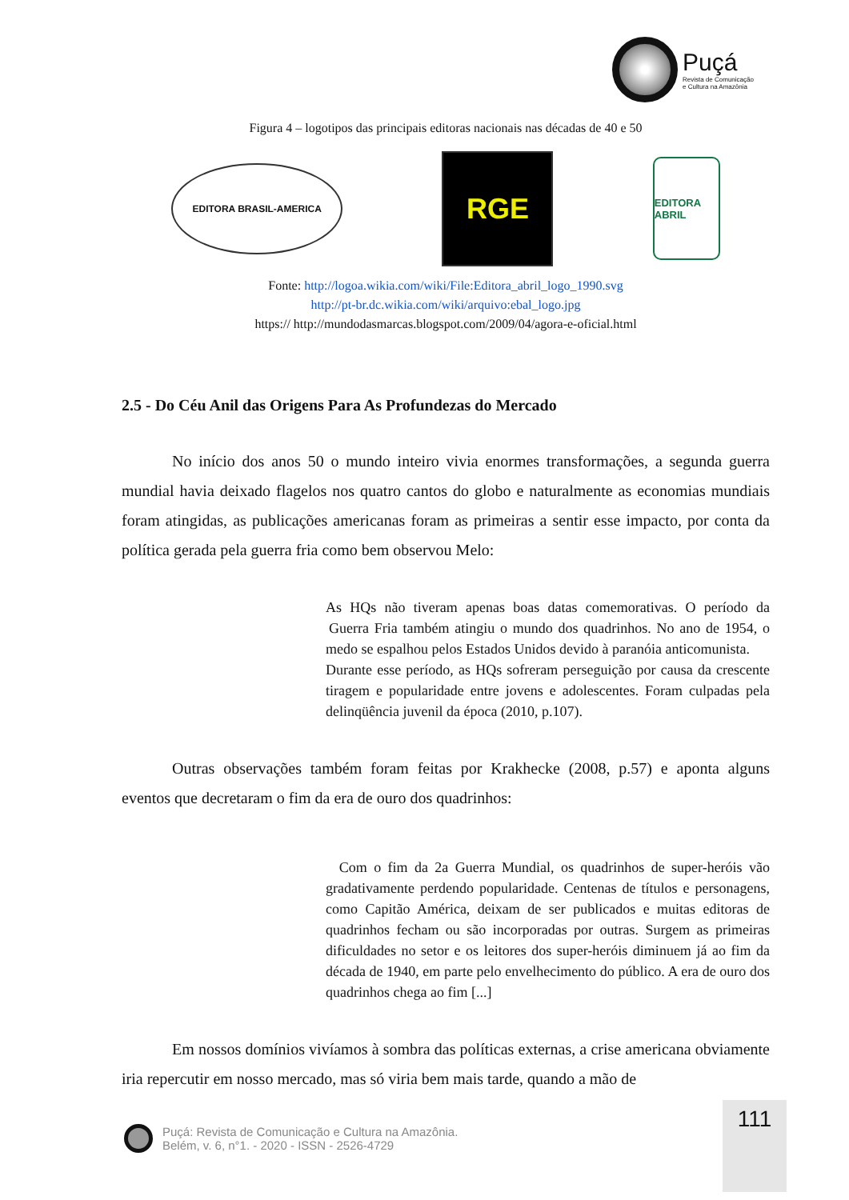Puçá
Revista de Comunicação
e Cultura na Amazônia
Figura 4 – logotipos das principais editoras nacionais nas décadas de 40 e 50
EDITORA BRASIL-AMERICA
RGE
EDITORA ABRIL
Fonte: http://logoa.wikia.com/wiki/File:Editora_abril_logo_1990.svg
http://pt-br.dc.wikia.com/wiki/arquivo:ebal_logo.jpg
https:// http://mundodasmarcas.blogspot.com/2009/04/agora-e-oficial.html
2.5 - Do Céu Anil das Origens Para As Profundezas do Mercado
No início dos anos 50 o mundo inteiro vivia enormes transformações, a segunda guerra mundial havia deixado flagelos nos quatro cantos do globo e naturalmente as economias mundiais foram atingidas, as publicações americanas foram as primeiras a sentir esse impacto, por conta da política gerada pela guerra fria como bem observou Melo:
As HQs não tiveram apenas boas datas comemorativas. O período da
Guerra Fria também atingiu o mundo dos quadrinhos. No ano de 1954, o medo se espalhou pelos Estados Unidos devido à paranóia anticomunista.
Durante esse período, as HQs sofreram perseguição por causa da crescente tiragem e popularidade entre jovens e adolescentes. Foram culpadas pela delinqüência juvenil da época (2010, p.107).
Outras observações também foram feitas por Krakhecke (2008, p.57) e aponta alguns eventos que decretaram o fim da era de ouro dos quadrinhos:
Com o fim da 2a Guerra Mundial, os quadrinhos de super-heróis vão gradativamente perdendo popularidade. Centenas de títulos e personagens, como Capitão América, deixam de ser publicados e muitas editoras de quadrinhos fecham ou são incorporadas por outras. Surgem as primeiras dificuldades no setor e os leitores dos super-heróis diminuem já ao fim da década de 1940, em parte pelo envelhecimento do público. A era de ouro dos quadrinhos chega ao fim [...]
Em nossos domínios vivíamos à sombra das políticas externas, a crise americana obviamente iria repercutir em nosso mercado, mas só viria bem mais tarde, quando a mão de
111
Puçá: Revista de Comunicação e Cultura na Amazônia.
Belém, v. 6, n°1. - 2020 - ISSN - 2526-4729